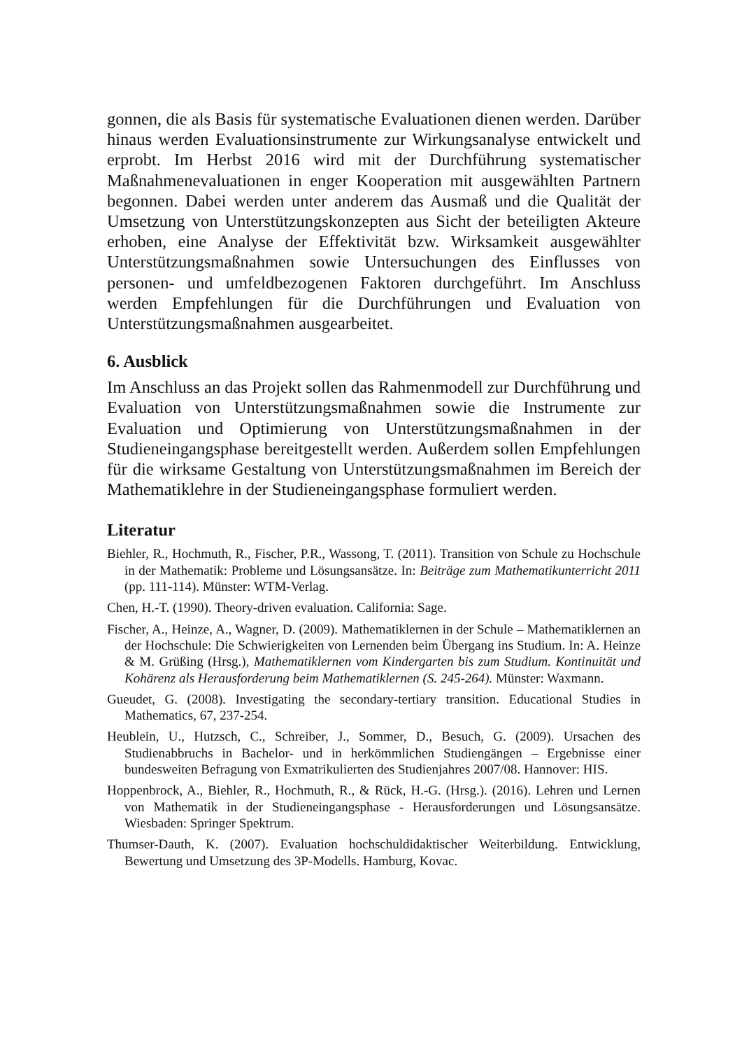gonnen, die als Basis für systematische Evaluationen dienen werden. Darüber hinaus werden Evaluationsinstrumente zur Wirkungsanalyse entwickelt und erprobt. Im Herbst 2016 wird mit der Durchführung systematischer Maßnahmenevaluationen in enger Kooperation mit ausgewählten Partnern begonnen. Dabei werden unter anderem das Ausmaß und die Qualität der Umsetzung von Unterstützungskonzepten aus Sicht der beteiligten Akteure erhoben, eine Analyse der Effektivität bzw. Wirksamkeit ausgewählter Unterstützungsmaßnahmen sowie Untersuchungen des Einflusses von personen- und umfeldbezogenen Faktoren durchgeführt. Im Anschluss werden Empfehlungen für die Durchführungen und Evaluation von Unterstützungsmaßnahmen ausgearbeitet.
6. Ausblick
Im Anschluss an das Projekt sollen das Rahmenmodell zur Durchführung und Evaluation von Unterstützungsmaßnahmen sowie die Instrumente zur Evaluation und Optimierung von Unterstützungsmaßnahmen in der Studieneingangsphase bereitgestellt werden. Außerdem sollen Empfehlungen für die wirksame Gestaltung von Unterstützungsmaßnahmen im Bereich der Mathematiklehre in der Studieneingangsphase formuliert werden.
Literatur
Biehler, R., Hochmuth, R., Fischer, P.R., Wassong, T. (2011). Transition von Schule zu Hochschule in der Mathematik: Probleme und Lösungsansätze. In: Beiträge zum Mathematikunterricht 2011 (pp. 111-114). Münster: WTM-Verlag.
Chen, H.-T. (1990). Theory-driven evaluation. California: Sage.
Fischer, A., Heinze, A., Wagner, D. (2009). Mathematiklernen in der Schule – Mathematiklernen an der Hochschule: Die Schwierigkeiten von Lernenden beim Übergang ins Studium. In: A. Heinze & M. Grüßing (Hrsg.), Mathematiklernen vom Kindergarten bis zum Studium. Kontinuität und Kohärenz als Herausforderung beim Mathematiklernen (S. 245-264). Münster: Waxmann.
Gueudet, G. (2008). Investigating the secondary-tertiary transition. Educational Studies in Mathematics, 67, 237-254.
Heublein, U., Hutzsch, C., Schreiber, J., Sommer, D., Besuch, G. (2009). Ursachen des Studienabbruchs in Bachelor- und in herkömmlichen Studiengängen – Ergebnisse einer bundesweiten Befragung von Exmatrikulierten des Studienjahres 2007/08. Hannover: HIS.
Hoppenbrock, A., Biehler, R., Hochmuth, R., & Rück, H.-G. (Hrsg.). (2016). Lehren und Lernen von Mathematik in der Studieneingangsphase - Herausforderungen und Lösungsansätze. Wiesbaden: Springer Spektrum.
Thumser-Dauth, K. (2007). Evaluation hochschuldidaktischer Weiterbildung. Entwicklung, Bewertung und Umsetzung des 3P-Modells. Hamburg, Kovac.